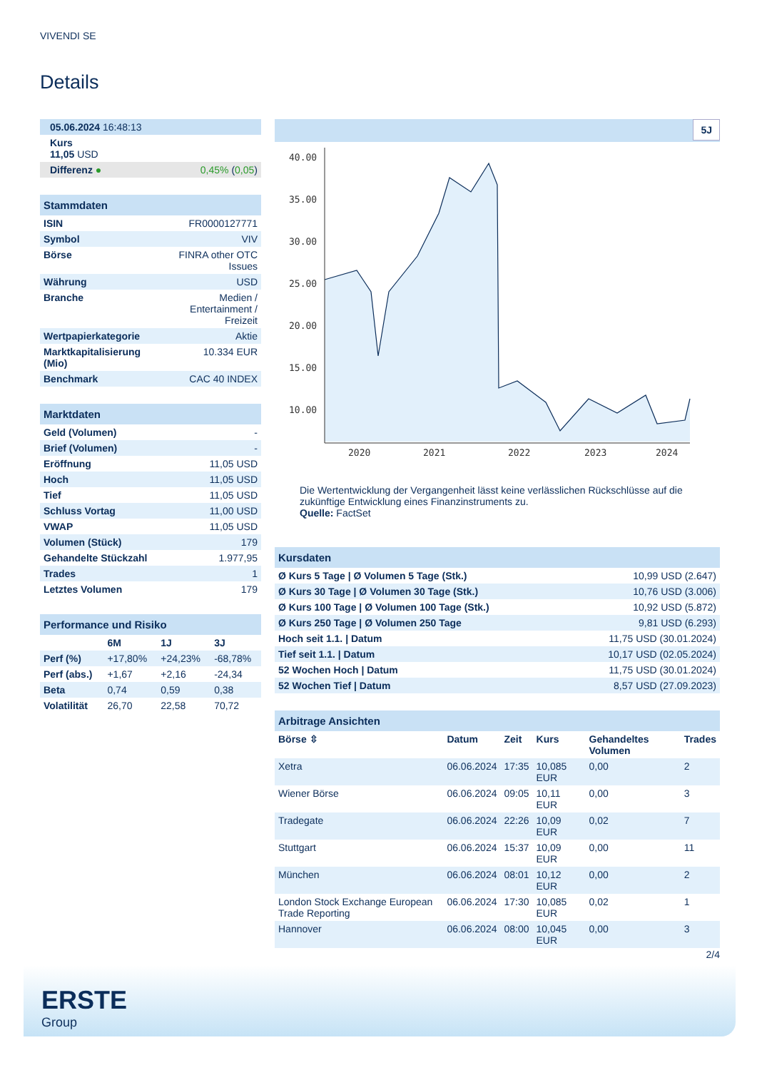VIVENDI SE
Details
| 05.06.2024 16:48:13 | |
| Kurs 11,05 USD | |
| Differenz ● | 0,45% ( 0,05 ) |
| Stammdaten | |
| --- | --- |
| ISIN | FR0000127771 |
| Symbol | VIV |
| Börse | FINRA other OTC Issues |
| Währung | USD |
| Branche | Medien / Entertainment / Freizeit |
| Wertpapierkategorie | Aktie |
| Marktkapitalisierung (Mio) | 10.334 EUR |
| Benchmark | CAC 40 INDEX |
| Marktdaten | |
| --- | --- |
| Geld (Volumen) | - |
| Brief (Volumen) | - |
| Eröffnung | 11,05 USD |
| Hoch | 11,05 USD |
| Tief | 11,05 USD |
| Schluss Vortag | 11,00 USD |
| VWAP | 11,05 USD |
| Volumen (Stück) | 179 |
| Gehandelte Stückzahl | 1.977,95 |
| Trades | 1 |
| Letztes Volumen | 179 |
| Performance und Risiko | | | |
| --- | --- | --- | --- |
| | 6M | 1J | 3J |
| Perf (%) | +17,80% | +24,23% | -68,78% |
| Perf (abs.) | +1,67 | +2,16 | -24,34 |
| Beta | 0,74 | 0,59 | 0,38 |
| Volatilität | 26,70 | 22,58 | 70,72 |
5J
40.00
35.00
30.00
25.00
20.00
15.00
10.00
2020
2021
2022
2023
2024
Die Wertentwicklung der Vergangenheit lässt keine verlässlichen Rückschlüsse auf die zukünftige Entwicklung eines Finanzinstruments zu.
Quelle: FactSet
| Kursdaten | |
| --- | --- |
| Ø Kurs 5 Tage / Ø Volumen 5 Tage (Stk.) | 10,99 USD (2.647) |
| Ø Kurs 30 Tage / Ø Volumen 30 Tage (Stk.) | 10,76 USD (3.006) |
| Ø Kurs 100 Tage / Ø Volumen 100 Tage (Stk.) | 10,92 USD (5.872) |
| Ø Kurs 250 Tage / Ø Volumen 250 Tage | 9,81 USD (6.293) |
| Hoch seit 1.1. / Datum | 11,75 USD (30.01.2024) |
| Tief seit 1.1. / Datum | 10,17 USD (02.05.2024) |
| 52 Wochen Hoch / Datum | 11,75 USD (30.01.2024) |
| 52 Wochen Tief / Datum | 8,57 USD (27.09.2023) |
| Arbitrage Ansichten | | | | | |
| --- | --- | --- | --- | --- | --- |
| Börse ⇳ | Datum | Zeit | Kurs | Gehandeltes Volumen | Trades |
| Xetra | 06.06.2024 | 17:35 | 10,085 EUR | 0,00 | 2 |
| Wiener Börse | 06.06.2024 | 09:05 | 10,11 EUR | 0,00 | 3 |
| Tradegate | 06.06.2024 | 22:26 | 10,09 EUR | 0,02 | 7 |
| Stuttgart | 06.06.2024 | 15:37 | 10,09 EUR | 0,00 | 11 |
| München | 06.06.2024 | 08:01 | 10,12 EUR | 0,00 | 2 |
| London Stock Exchange European Trade Reporting | 06.06.2024 | 17:30 | 10,085 EUR | 0,02 | 1 |
| Hannover | 06.06.2024 | 08:00 | 10,045 EUR | 0,00 | 3 |
2/4
ERSTE
Group